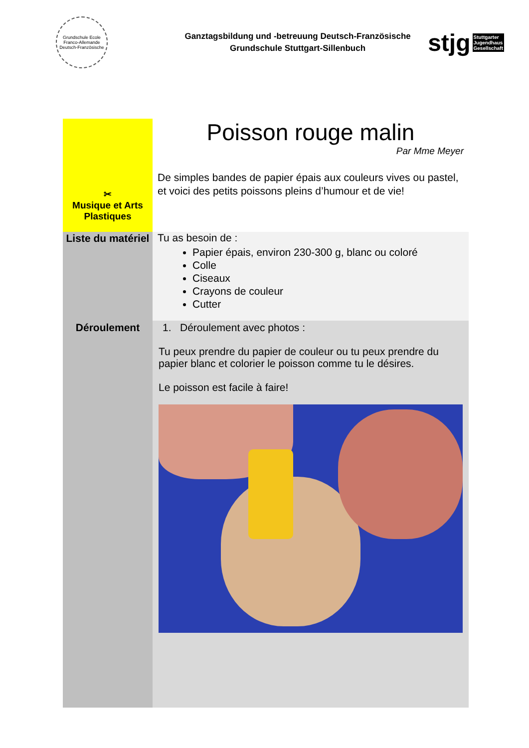Grundschule Ecole Franco-Allemande Deutsch-Französische
Ganztagsbildung und -betreuung Deutsch-Französische
Grundschule Stuttgart-Sillenbuch
stjg Stuttgarter
Jugendhaus
Gesellschaft
| ✂ Musique et Arts Plastiques | Poisson rouge malin Par Mme Meyer De simples bandes de papier épais aux couleurs vives ou pastel, et voici des petits poissons pleins d’humour et de vie! |
| Liste du matériel | Tu as besoin de : Papier épais, environ 230-300 g, blanc ou coloré Colle Ciseaux Crayons de couleur Cutter |
| Déroulement | 1. Déroulement avec photos : Tu peux prendre du papier de couleur ou tu peux prendre du papier blanc et colorier le poisson comme tu le désires. Le poisson est facile à faire! |